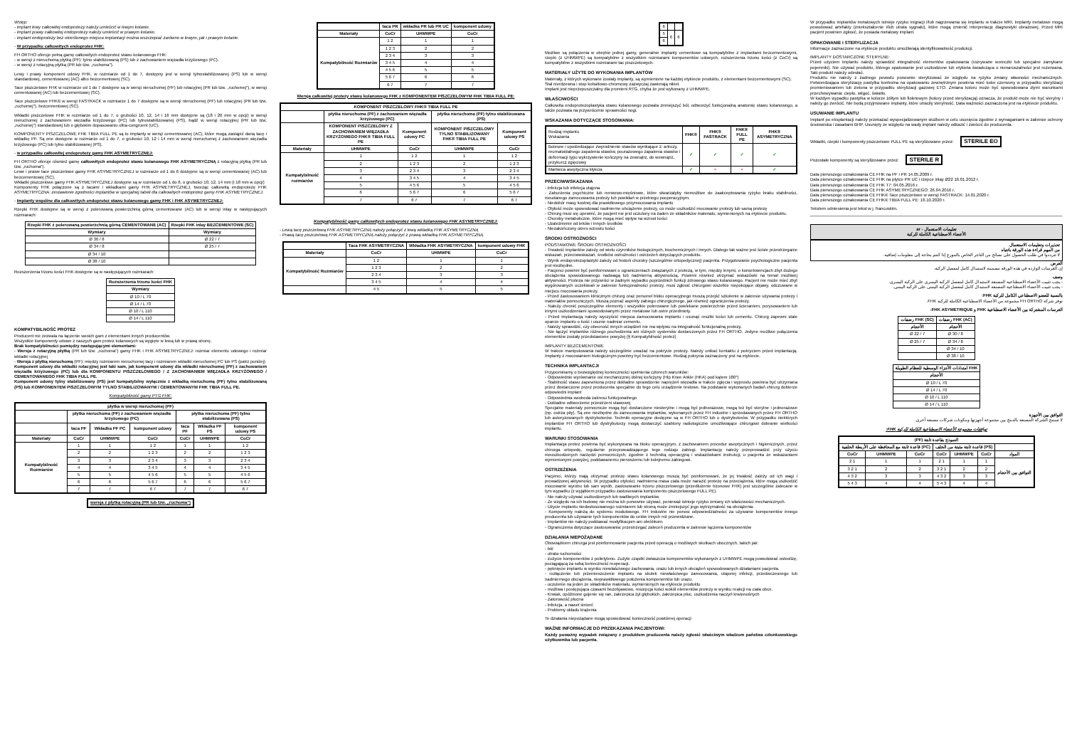Wstęp:
- Implant lewy całkowitej endoprotezy należy umieścić w lewym kolanie.
- Implant prawy całkowitej endoprotezy należy umieścić w prawym kolanie.
- Implant endoprotezy bez określonego miejsca implantacji można wszczepiać zarówno w lewym, jak i prawym kolanie.
- W przypadku całkowitych endoprotez FHK:
FH ORTHO oferuje pełną gamę całkowitych endoprotez stawu kolanowego FHK:
- w wersji z nieruchomą płytką (PF): tylno stabilizowaną (PS) lub z zachowaniem więzadła krzyżowego (PC).
- w wersji z rotacyjną płytką (PR lub tzw. „ruchoma").
Lewy i prawy komponent udowy FHK, w rozmiarze od 1 do 7, dostępny jest w wersji tylnostabilizowanej (PS) lub w wersji standardowej, cementowanej (AC) albo bezcementowej (SC).
Tace piszczelowe FHK w rozmiarze od 1 do 7 dostępne są w wersji nieruchomej (PF) lub rotacyjnej (PR lub tzw. „ruchomej"), w wersji cementowanej (AC) lub bezcementowej (SC).
Tace piszczelowe FHK® w wersji FASTRACK w rozmiarze 1 do 7 dostępne są w wersji nieruchomej (PF) lub rotacyjnej (PR lub tzw. „ruchomej"), bezcementowej (SC).
Wkładki piszczelowe FHK w rozmiarze od 1 do 7, o grubości 10, 12, 14 i 16 mm dostępne są (18 i 20 mm w opcji) w wersji nieruchomej z zachowaniem więzadła krzyżowego (PC) lub tylnostabilizowanej (PS), bądź w wersji rotacyjnej (PR lub tzw. „ruchomej") standardowej lub o głębokim dopasowaniu ultra-congruent (UC).
KOMPONENTY PISZCZELOWE FHK TIBIA FULL PE są to implanty w wersji cementowanej (AC), które mogą zastąpić daną tacę i wkładkę PF. Są one dostępne w rozmiarze od 1 do 7, o grubości 10, 12 i 14 mm w wersji nieruchomej z zachowaniem więzadła krzyżowego (PC) lub tylno stabilizowanej (PS).
- w przypadku całkowitej endoprotezy gamy FHK ASYMETRYCZNEJ:
FH ORTHO oferuje również gamę całkowitych endoprotez stawu kolanowego FHK ASYMETRYCZNĄ z rotacyjną płytką (PR lub tzw. „ruchoma").
Lewe i prawe tace piszczelowe gamy FHK ASYMETRYCZNEJ w rozmiarze od 1 do 6 dostępne są w wersji cementowanej (AC) lub bezcementowej (SC).
Wkładki piszczelowe gamy FHK ASYMETRYCZNEJ dostępne są w rozmiarze od 1 do 6, o grubości 10, 12, 14 mm (i 18 mm w opcji)
Komponenty FHK połączone są z tacami i wkładkami gamy FHK ASYMETRYCZNEJ, tworząc całkowitą endoprotezę FHK ASYMETRYCZNA: zestawienie zgodności implantów w specjalnej tabeli dla całkowitych endoprotez gamy FHK ASYMETRYCZNEJ.
- Implanty wspólne dla całkowitych endoprotez stawu kolanowego gamy FHK i FHK ASYMETRYCZNEJ:
Rzepki FHK dostępne są w wersji z polerowaną powierzchnią górną cementowane (AC) lub w wersji inlay w następujących rozmiarach:
| Rzepki FHK z polerowaną powierzchnią górną CEMENTOWANE (AC) | Rzepki FHK inlay BEZCEMENTOWE (SC) |
| --- | --- |
| Wymiary | Wymiary |
| Ø 30 / 8 | Ø 22 / 7 |
| Ø 34 / 8 | Ø 25 / 7 |
| Ø 34 / 10 | |
| Ø 38 / 10 | |
Rozszerzenia trzonu kości FHK dostępne są w następujących rozmiarach:
| Rozszerzenia trzonu kości FHK |
| --- |
| Wymiary |
| Ø 10 / L 70 |
| Ø 14 / L 70 |
| Ø 10 / L 110 |
| Ø 14 / L 110 |
KOMPATYBILNOŚĆ PROTEZ
Producent nie zezwala na łączenie swoich gam z elementami innych producentów.
Wszystkie komponenty udowe z naszych gam protez kolanowych są wygięte w lewą lub w prawą stronę.
Brak kompatybilności pomiędzy następującymi elementami:
- Wersja z rotacyjną płytką (PR lub tzw. „ruchoma") gamy FHK i FHK ASYMETRYCZNEJ: rozmiar elementu udowego i rozmiar wkładki rotacyjnej
- Wersja z płytką nieruchomą (PF): między rozmiarem nieruchomej tacy i rozmiarem wkładki nieruchomej PC lub PS (patrz poniżej)
Komponent udowy dla wkładki rotacyjnej jest taki sam, jak komponent udowy dla wkładki nieruchomej (PF) z zachowaniem więzadła krzyżowego (PC) lub dla KOMPONENTU PISZCZELOWEGO / Z ZACHOWANIEM WIĘZADŁA KRZYŻOWEGO / CEMENTOWANEGO FHK TIBIA FULL PE.
Komponent udowy tylny stabilizowany (PS) jest kompatybilny wyłącznie z wkładką nieruchomą (PF) tylno stabilizowaną (PS) lub KOMPONENTEM PISZCZELOWYM TYLNO STABILIZOWANYM / CEMENTOWANYM FHK TIBIA FULL PE.
Kompatybilność gamy PTG FHK:
| płytka w wersji nieruchomej (PF) | | | | | | |
| | płytka nieruchoma (PF) z zachowaniem więzadła krzyżowego (PC) | | | płytka nieruchoma (PF) tylno stabilizowana (PS) | | |
| | taca PF | Wkładka PF PC | komponent udowy | taca PF | Wkładka PF PS | komponent udowy PS |
| Materiały | CoCr | UHMWPE | CoCr | CoCr | UHMWPE | CoCr |
| Kompatybilność Rozmiarów | 1 | 1 | 1 2 | 1 | 1 | 1 2 |
| | 2 | 2 | 1 2 3 | 2 | 2 | 1 2 3 |
| | 3 | 3 | 2 3 4 | 3 | 3 | 2 3 4 |
| | 4 | 4 | 3 4 5 | 4 | 4 | 3 4 5 |
| | 5 | 5 | 4 5 6 | 5 | 5 | 4 5 6 |
| | 6 | 6 | 5 6 7 | 6 | 6 | 5 6 7 |
| | 7 | 7 | 6 7 | 7 | 7 | 6 7 |
| wersja z płytką rotacyjną (PR lub tzw. „ruchoma") |
| | taca PR | wkładka PR lub PR UC | komponent udowy |
| Materiały | CoCr | UHMWPE | CoCr |
| Kompatybilność Rozmiarów | 1 2 | 1 | 1 |
| | 1 2 3 | 2 | 2 |
| | 2 3 4 | 3 | 3 |
| | 3 4 5 | 4 | 4 |
| | 4 5 6 | 5 | 5 |
| | 5 6 7 | 6 | 6 |
| | 6 7 | 7 | 7 |
Wersja całkowitej protezy stawu kolanowego FHK z KOMPONENTEM PISZCZELOWYM FHK TIBIA FULL PE:
| KOMPONENT PISZCZELOWY FHK® TIBIA FULL PE | | | | |
| | płytka nieruchoma (PF) z zachowaniem więzadła krzyżowego (PC) | | płytka nieruchoma (PF) tylno stabilizowana (PS) | |
| | KOMPONENT PISZCZELOWY Z ZACHOWANIEM WIĘZADŁA KRZYŻOWEGO FHK® TIBIA FULL PE | Komponent udowy PC | KOMPONENT PISZCZELOWY TYLNO STABILIZOWANY FHK® TIBIA FULL PE | Komponent udowy PS |
| Materiały | UHMWPE | CoCr | UHMWPE | CoCr |
| Kompatybilność rozmiarów | 1 | 1 2 | 1 | 1 2 |
| | 2 | 1 2 3 | 2 | 1 2 3 |
| | 3 | 2 3 4 | 3 | 2 3 4 |
| | 4 | 3 4 5 | 4 | 3 4 5 |
| | 5 | 4 5 6 | 5 | 4 5 6 |
| | 6 | 5 6 7 | 6 | 5 6 7 |
| | 7 | 6 7 | 7 | 6 7 |
Kompatybilność gamy całkowitych endoprotez stawu kolanowego FHK ASYMETRYCZNEJ:
- Lewą tacę piszczelową FHK ASYMETRYCZNĄ należy połączyć z lewą wkładką FHK ASYMETRYCZNĄ
- Prawą tacę piszczelową FHK ASYMETRYCZNĄ należy połączyć z prawą wkładką FHK ASYMETRYCZNĄ
| | Taca FHK ASYMETRYCZNA | Wkładka FHK ASYMETRYCZNA | komponent udowy FHK |
| Materiały | CoCr | UHMWPE | CoCr |
| Kompatybilność Rozmiarów | 1 2 | 1 | 1 |
| | 1 2 3 | 2 | 2 |
| | 2 3 4 | 3 | 3 |
| | 3 4 5 | 4 | 4 |
| | 4 5 | 5 | 5 |
| 6 | | |
| 5 | 6 | 6 |
| 6 | | |
Możliwe są połączenia w obrębie jednej gamy, generalnie implanty cementowe są kompatybilne z implantami bezcementowymi, rzepki (z UHMWPE) są kompatybilne z wszystkimi rozmiarami komponentów udowych, rozszerzenia trzonu kości (z CoCr) są kompatybilne z wszystkimi rozmiarami tac piszczelowych.
MATERIAŁY UŻYTE DO WYKONANIA IMPLANTÓW
Materiały, z których wykonane zostały implanty, są wymienione na każdej etykiecie produktu, z elementami bezcementowymi (SC).
Stal nierdzewna i stop kobaltowo-chromowy zazwyczaj zawierają nikiel.
Implant jest nieprzepuszczalny dla promieni RTG, chyba że jest wykonany z UHMWPE.
WŁAŚCIWOŚCI
Całkowita endoprotezoplastyka stawu kolanowego pozwala zmniejszyć ból, odtworzyć funkcjonalną anatomię stawu kolanowego, a także pozwala na przywrócenie sprawności nogi.
WSKAZANIA DOTYCZĄCE STOSOWANIA:
| Rodzaj implantu Wskazania | FHK® | FHK® FASTRACK | FHK® FULL PE | FHK® ASYMETRYCZNA |
| Bolesne i upośledzające zwyrodnienie stawów wynikające z: artrozy, reumatoidalnego zapalenia stawów, pourazowego zapalenia stawów i deformacji typu wykrzywienie kończyny na zewnątrz, do wewnątrz, przykurcz zgięciowy | ✓ | ✓ | ✓ | ✓ |
| Martwica aseptyczna kłykcia | ✓ | × | × | ✓ |
PRZECIWWSKAZANIA
- Infekcja lub infekcja utajona
- Zaburzenia psychiczne lub nerwowo-mięśniowe, które stwarzałyby niemożliwe do zaakceptowania ryzyko braku stabilności, nieudanego zamocowania protezy lub powikłań w przebiegu pooperacyjnym.
- Niedobór masy kostnej dla prawidłowego przymocowania implantu
- Otyłość może spowodować nadmierne obciążenie protezy, co może uszkodzić mocowanie protezy lub samą protezę
- Chirurg musi się upewnić, że pacjent nie jest uczulony na żaden ze składników materiału, wymienionych na etykiecie produktu.
- Choroby metaboliczne, które mogą mieć wpływ na wzrost kości
- Uzależnienie od leków i innych środków
- Niezakończony okres wzrostu kości
ŚRODKI OSTROŻNOŚCI
PODSTAWOWE ŚRODKI OSTROŻNOŚCI
- Trwałość implantów zależy od wielu czynników biologicznych, biochemicznych i innych. Dlatego tak ważne jest ścisłe przestrzeganie wskazań, przeciwwskazań, środków ostrożności i ostrzeżeń dotyczących produktu.
- Wynik endoprotezoplastyki zależy od historii choroby (szczególnie ortopedycznej) pacjenta. Przygotowanie psychologiczne pacjenta jest niezbędne.
- Pacjenci powinni być poinformowani o ograniczeniach związanych z protezą, w tym, między innymi, o konsekwencjach zbyt dużego obciążenia spowodowanego nadwagą lub nadmierną aktywnością. Powinni również otrzymać wskazówki na temat możliwej aktywności. Proteza nie przywróci w żadnym wypadku poprzednich funkcji zdrowego stawu kolanowego. Pacjent nie może mieć zbyt wygórowanych oczekiwań w zakresie funkcjonalności protezy, musi zgłosić chirurgowi wszelkie niepokojące objawy, odczuwane w miejscu mocowania protezy.
- Przed zastosowaniem klinicznym chirurg oraz personel bloku operacyjnego muszą przejść szkolenie w zakresie używania protezy i materiałów pomocniczych. Muszą poznać aspekty zabiegu chirurgicznego, jak również ograniczenia protezy.
- Należy chronić poszczególne elementy i wszystkie polerowane lub powlekane powierzchnie przed ścieraniem, porysowaniem lub innymi uszkodzeniami spowodowanymi przez metalowe lub ostre przedmioty.
- Przed implantacją należy wyczyścić miejsca zamocowania implantu i usunąć resztki kości lub cementu. Chirurg zapewni stałe oparcie implantu o kość i usunie nadmiar cementu.
- Należy sprawdzić, czy obecność innych urządzeń nie ma wpływu na integralność funkcjonalną protezy.
- Nie łączyć implantów różnego pochodzenia ani różnych systemów dostarczonych przez FH ORTHO. Jedyne możliwe połączenia elementów zostały przedstawione powyżej (§ Kompatybilność protez)
IMPLANTY BEZCEMENTOWE
W trakcie manipulowania należy szczególnie uważać na pokrycie protezy. Należy unikać kontaktu z pokryciem przed implantacją. Implanty z mocowaniem biologicznym powinny być bezcementowe. Rodzaj pokrycia zaznaczony jest na etykiecie.
TECHNIKA IMPLANTACJI
Przypominamy o bezwzględnej konieczności spełnienia czterech warunków:
- Odpowiednie wyrównanie osi mechanicznej dolnej kończyny (Hip Knee Ankle (HKA) pod kątem 180°)
- Stabilność stawu zapewniona przez dokładne sprawdzenie naprężeń więzadła w trakcie zgięcia i wyprostu powinna być utrzymana przez dostarczone przez producenta specjalnie do tego celu urządzenie testowe. Na podstawie wykonanych badań chirurg dobierze odpowiedni implant
- Odpowiednia swoboda zakresu funkcjonalnego
- Dokładne odtworzenie przestrzeni stawowej
Specjalne materiały pomocnicze mogą być dostarczone niesterylne i mogą być jednorazowe, mogą też być sterylne i jednorazowe (np. ostrza piły). Są one niezbędne do zamocowania implantów, wykonanych przez FH industrie i sprzedawanych przez FH ORTHO lub autoryzowanych dystrybutorów. Techniki operacyjne dostępne są w FH ORTHO lub u dystrybutorów. W przypadku niektórych implantów FH ORTHO lub dystrybutorzy mogą dostarczyć szablony radiologiczne umożliwiające chirurgowi dobranie wielkości implantu.
WARUNKI STOSOWANIA
Implantacja protez powinna być wykonywana na bloku operacyjnym, z zachowaniem procedur aseptycznych i higienicznych, przez chirurga ortopedę, regularnie przeprowadzającego tego rodzaju zabiegi. Implantację należy przeprowadzić przy użyciu nieuszkodzonych narzędzi pomocniczych, zgodnie z techniką operacyjną i wskazówkami instrukcji, u pacjenta ze wskazaniami wymienionymi powyżej, poddawanemu pierwszemu lub kolejnemu zabiegowi.
OSTRZEŻENIA
Pacjenci, którzy mają otrzymać protezę stawu kolanowego muszą być poinformowani, że jej trwałość zależy od ich wagi i prowadzonej aktywności. W przypadku otyłości, nadmierna masa ciała może narazić protezę na przeciążenia, które mogą uszkodzić mocowanie wyrobu lub sam wyrób, zastosowanie trzonu piszczelowego (przedłużenie trzonowe FHK) jest szczególnie zalecane w tym wypadku (z wyjątkiem przypadku zastosowania komponentu piszczelowego FULL PE).
- Nie należy używać uszkodzonych lub wadliwych implantów.
- Ze względu na ich budowę nie można ich ponownie używać, ponieważ istnieje ryzyko zmiany ich właściwości mechanicznych.
- Użycie implantu niedostosowanego rozmiarem lub stroną może zmniejszyć jego wytrzymałość na obciążenia.
- Komponenty należą do systemu modułowego. FH Industrie nie ponosi odpowiedzialności za używanie komponentów innego producenta lub używanie tych komponentów do celów innych niż przewidziane.
- Implantów nie należy poddawać modyfikacjom ani obróbkom.
- Ograniczenia dotyczące zastosowania: przestrzegać zaleceń producenta w zakresie łączenia komponentów
DZIAŁANIA NIEPOŻĄDANE
Obowiązkiem chirurga jest poinformowanie pacjenta przed operacją o możliwych skutkach ubocznych, takich jak:
- ból
- utrata ruchomości
- zużycie komponentów z polietylenu. Zużyte cząstki zwłaszcza komponentów wykonanych z UHMWPE mogą powodować osteolizę, pociągającą za sobą konieczność reoperacji.
- pęknięcie implantu w wyniku niewłaściwego zachowania, urazu lub innych obciążeń spowodowanych działaniami pacjenta.
- rozłączenie lub przemieszczenie implantu na skutek niewłaściwego zamocowania, utajonej infekcji, przedwczesnego lub nadmiernego obciążenia, nieprawidłowego położenia komponentów lub urazu.
- uczulenie na jeden ze składników materiału, wymienionych na etykiecie produktu
- możliwa i postępująca czasami bezobjawowo, resorpcja kości wokół elementów protezy w wyniku reakcji na ciała obce.
- Krwiak, opóźnione gojenie się ran, zakrzepica żył głębokich, zakrzepica płuc, uszkodzenia naczyń krwionośnych
- Zatorowość płucna
- Infekcja, a nawet śmierć
- Problemy układu krążenia
Te działania niepożądane mogą spowodować konieczność powtórnej operacji
WAŻNE INFORMACJE DO PRZEKAZANIA PACJENTOWI:
Każdy poważny wypadek związany z produktem producenta należy zgłosić właściwym władzom państwa członkowskiego użytkownika lub pacjenta.
W przypadku implantów metalowych istnieje ryzyko migracji i/lub nagrzewania się implantu w trakcie MRI. Implanty metalowe mogą powodować artefakty (zniekształcenie i/lub utrata sygnału), które mogą zmienić interpretację diagnostyki obrazowej. Przed MRI pacjent powinien zgłosić, że posiada metalowy implant.
OPAKOWANIE I STERYLIZACJA
Informacje zaznaczone na etykiecie produktu umożliwiają identyfikowalność produkcji.
IMPLANTY DOSTARCZONE STERYLNE:
Przed użyciem implantu należy sprawdzić integralność elementów opakowania (rozrywane woreczki lub specjalne zamykane pojemniki). Nie używać produktu, którego opakowanie jest uszkodzone lub etykieta świadcząca o nienaruszalności jest rozerwana. Taki produkt należy odesłać.
Produktu nie należy z żadnego powodu ponownie sterylizować ze względu na ryzyko zmiany własności mechanicznych. Potwierdzająca sterylizację pastylka kontrolna na opakowaniu zewnętrznym powinna mieć kolor czerwony w przypadku sterylizacji promieniowaniem lub zielona w przypadku sterylizacji gazowej ETO. Zmiana koloru może być spowodowana złymi warunkami przechowywania: ciepło, wilgoć, światło.
W każdym wypadku pastylka w kolorze żółtym lub fioletowym (kolory przed sterylizacją) oznacza, że produkt może nie być sterylny i należy go zwrócić. Nie będą przyjmowane implanty, które utraciły sterylność. Data ważności zaznaczona jest na etykiecie produktu.
USUWANIE IMPLANTU
Implant po eksplantacji należy przekazać wyspecjalizowanym służbom w celu usunięcia zgodnie z wymaganiami w zakresie ochrony środowiska i zasadami BHP. Usunięty ze względu na wady implant należy odkazić i zwrócić do producenta.
Wkładki, rzepki i komponenty piszczelowe FULL PE są sterylizowane przez: STERILE EO
Pozostałe komponenty są sterylizowane przez: STERILE R
Data pierwszego oznakowania CE FHK na PF i PR 14.05.2009 r.
Data pierwszego oznakowania CE FHK na płytce PR UC i rzepce inlay Ø22 16.01.2012 r.
Data pierwszego oznakowania CE FHK T7: 04.05.2016 r.
Data pierwszego oznakowania CE FHK ASYMETRYCZNEGO: 26.04.2016 r.
Data pierwszego oznakowania CE FHK® Tace piszczelowe w wersji FASTRACK: 14.01.2020 r.
Data pierwszego oznakowania CE FHK® TIBIA FULL PE: 16.10.2020 r.
Tekstem odniesienia jest tekst w j. francuskim.
ar - تعليمات الاستعمال
الأعضاء الاصطناعية الكاملة للركبة
تحذيرات وتعليمات الاستعمال
من المهم قراءة هذه الورقة بانتباه
لا تترددوا في طلب الحصول على نصائح من التاجر الخاص بالموزع إذا كنتم بحاجة إلى معلومات إضافية.
الغرض
إن الغرسات الواردة في هذه الورقة مصممة لاستبدال كامل لمفصل الركبة.
وصف
- يجب تثبيت الأعضاء الاصطناعية المصنعة لاستبدال كامل لمفصل الركبة اليسرى على الركبة اليسرى.
- يجب تثبيت الأعضاء الاصطناعية المصنعة لاستبدال كامل لمفصل الركبة اليمنى على الركبة اليمنى.
بالنسبة للعضو الاصطناعي الكامل للركبة FHK:
توفر شركة FH ORTHO مجموعة من الأعضاء الاصطناعية الكاملة للركبة FHK.
الغرسات المشتركة بين الأعضاء الاصطناعية FHK و FHK ASYMETRIQUE:
| رضفات FHK (SC) | رضفات FHK (AC) |
| --- | --- |
| الأحجام | الأحجام |
| Ø 22 / 7 | Ø 30 / 8 |
| Ø 25 / 7 | Ø 34 / 8 |
| | Ø 34 / 10 |
| | Ø 38 / 10 |
| امتدادات الأجزاء الوسطية للعظام الطويلة FHK |
| --- |
| الأحجام |
| Ø 10 / L 70 |
| Ø 14 / L 70 |
| Ø 10 / L 110 |
| Ø 14 / L 110 |
التوافق بين الأجهزة
لا تسمح الشركة المصنعة بالدمج بين مجموعة أجهزتها ومكونات شركات مصنعة أخرى.
توافقات مجموعة الأعضاء الاصطناعية الكاملة للركبة FHK:
| النموذج بقاعدة ثابتة (PF) | | | | | | |
| | (PS) قاعدة ثابتة مثبتة من الخلف | | | (PC) قاعدة ثابتة مع المحافظة على الأربطة الخلفية | | |
| المواد | CoCr | UHMWPE | CoCr | CoCr | UHMWPE | CoCr |
| التوافق بين الأحجام | 1 | 1 | 1 2 | 1 | 1 | 1 2 |
| | 2 | 2 | 1 2 3 | 2 | 2 | 1 2 3 |
| | 3 | 3 | 2 3 4 | 3 | 3 | 2 3 4 |
| | 4 | 4 | 3 4 5 | 4 | 4 | 3 4 5 |